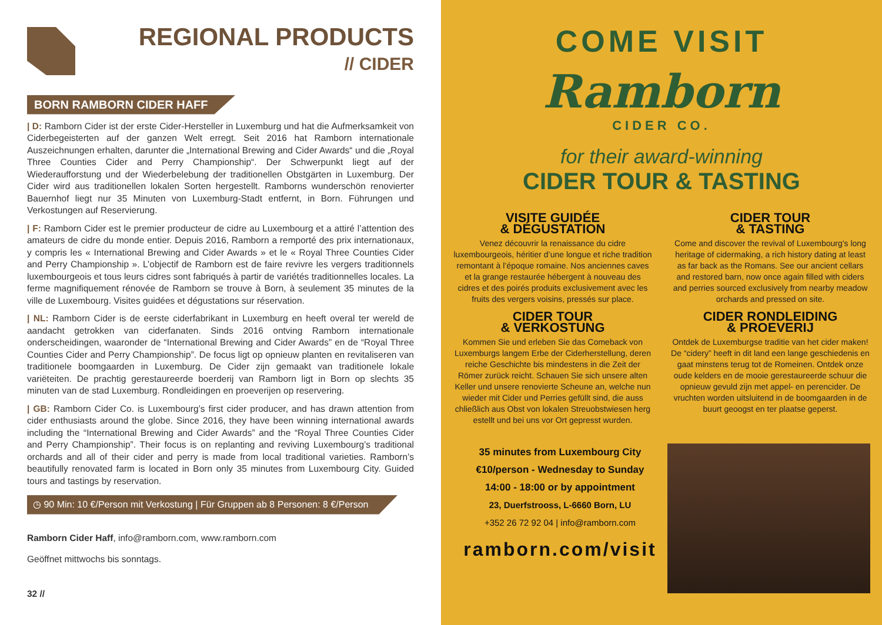REGIONAL PRODUCTS
// CIDER
BORN RAMBORN CIDER HAFF
| D: Ramborn Cider ist der erste Cider-Hersteller in Luxemburg und hat die Aufmerksamkeit von Ciderbegeisterten auf der ganzen Welt erregt. Seit 2016 hat Ramborn internationale Auszeichnungen erhalten, darunter die „International Brewing and Cider Awards“ und die „Royal Three Counties Cider and Perry Championship“. Der Schwerpunkt liegt auf der Wiederaufforstung und der Wiederbelebung der traditionellen Obstgärten in Luxemburg. Der Cider wird aus traditionellen lokalen Sorten hergestellt. Ramborns wunderschön renovierter Bauernhof liegt nur 35 Minuten von Luxemburg-Stadt entfernt, in Born. Führungen und Verkostungen auf Reservierung.
| F: Ramborn Cider est le premier producteur de cidre au Luxembourg et a attiré l’attention des amateurs de cidre du monde entier. Depuis 2016, Ramborn a remporté des prix internationaux, y compris les « International Brewing and Cider Awards » et le « Royal Three Counties Cider and Perry Championship ». L’objectif de Ramborn est de faire revivre les vergers traditionnels luxembourgeois et tous leurs cidres sont fabriqués à partir de variétés traditionnelles locales. La ferme magnifiquement rénovée de Ramborn se trouve à Born, à seulement 35 minutes de la ville de Luxembourg. Visites guidées et dégustations sur réservation.
| NL: Ramborn Cider is de eerste ciderfabrikant in Luxemburg en heeft overal ter wereld de aandacht getrokken van ciderfanaten. Sinds 2016 ontving Ramborn internationale onderscheidingen, waaronder de “International Brewing and Cider Awards” en de “Royal Three Counties Cider and Perry Championship”. De focus ligt op opnieuw planten en revitaliseren van traditionele boomgaarden in Luxemburg. De Cider zijn gemaakt van traditionele lokale variëteiten. De prachtig gerestaureerde boerderij van Ramborn ligt in Born op slechts 35 minuten van de stad Luxemburg. Rondleidingen en proeverijen op reservering.
| GB: Ramborn Cider Co. is Luxembourg’s first cider producer, and has drawn attention from cider enthusiasts around the globe. Since 2016, they have been winning international awards including the “International Brewing and Cider Awards” and the “Royal Three Counties Cider and Perry Championship”. Their focus is on replanting and reviving Luxembourg’s traditional orchards and all of their cider and perry is made from local traditional varieties. Ramborn’s beautifully renovated farm is located in Born only 35 minutes from Luxembourg City. Guided tours and tastings by reservation.
◷ 90 Min: 10 €/Person mit Verkostung | Für Gruppen ab 8 Personen: 8 €/Person
Ramborn Cider Haff, info@ramborn.com, www.ramborn.com
Geöffnet mittwochs bis sonntags.
32 //
COME VISIT
Ramborn
CIDER CO.
for their award-winning
CIDER TOUR & TASTING
VISITE GUIDÉE
& DÉGUSTATION
Venez découvrir la renaissance du cidre luxembourgeois, héritier d’une longue et riche tradition remontant à l’époque romaine. Nos anciennes caves et la grange restaurée hébergent à nouveau des cidres et des poirés produits exclusivement avec les fruits des vergers voisins, pressés sur place.
CIDER TOUR
& TASTING
Come and discover the revival of Luxembourg’s long heritage of cidermaking, a rich history dating at least as far back as the Romans. See our ancient cellars and restored barn, now once again filled with ciders and perries sourced exclusively from nearby meadow orchards and pressed on site.
CIDER TOUR
& VERKOSTUNG
Kommen Sie und erleben Sie das Comeback von Luxemburgs langem Erbe der Ciderherstellung, deren reiche Geschichte bis mindestens in die Zeit der Römer zurück reicht. Schauen Sie sich unsere alten Keller und unsere renovierte Scheune an, welche nun wieder mit Cider und Perries gefüllt sind, die auss chließlich aus Obst von lokalen Streuobstwiesen herg estellt und bei uns vor Ort gepresst wurden.
CIDER RONDLEIDING
& PROEVERIJ
Ontdek de Luxemburgse traditie van het cider maken! De “cidery” heeft in dit land een lange geschiedenis en gaat minstens terug tot de Romeinen. Ontdek onze oude kelders en de mooie gerestaureerde schuur die opnieuw gevuld zijn met appel- en perencider. De vruchten worden uitsluitend in de boomgaarden in de buurt geoogst en ter plaatse geperst.
35 minutes from Luxembourg City
€10/person - Wednesday to Sunday
14:00 - 18:00 or by appointment
23, Duerfstrooss, L-6660 Born, LU
+352 26 72 92 04 | info@ramborn.com
ramborn.com/visit